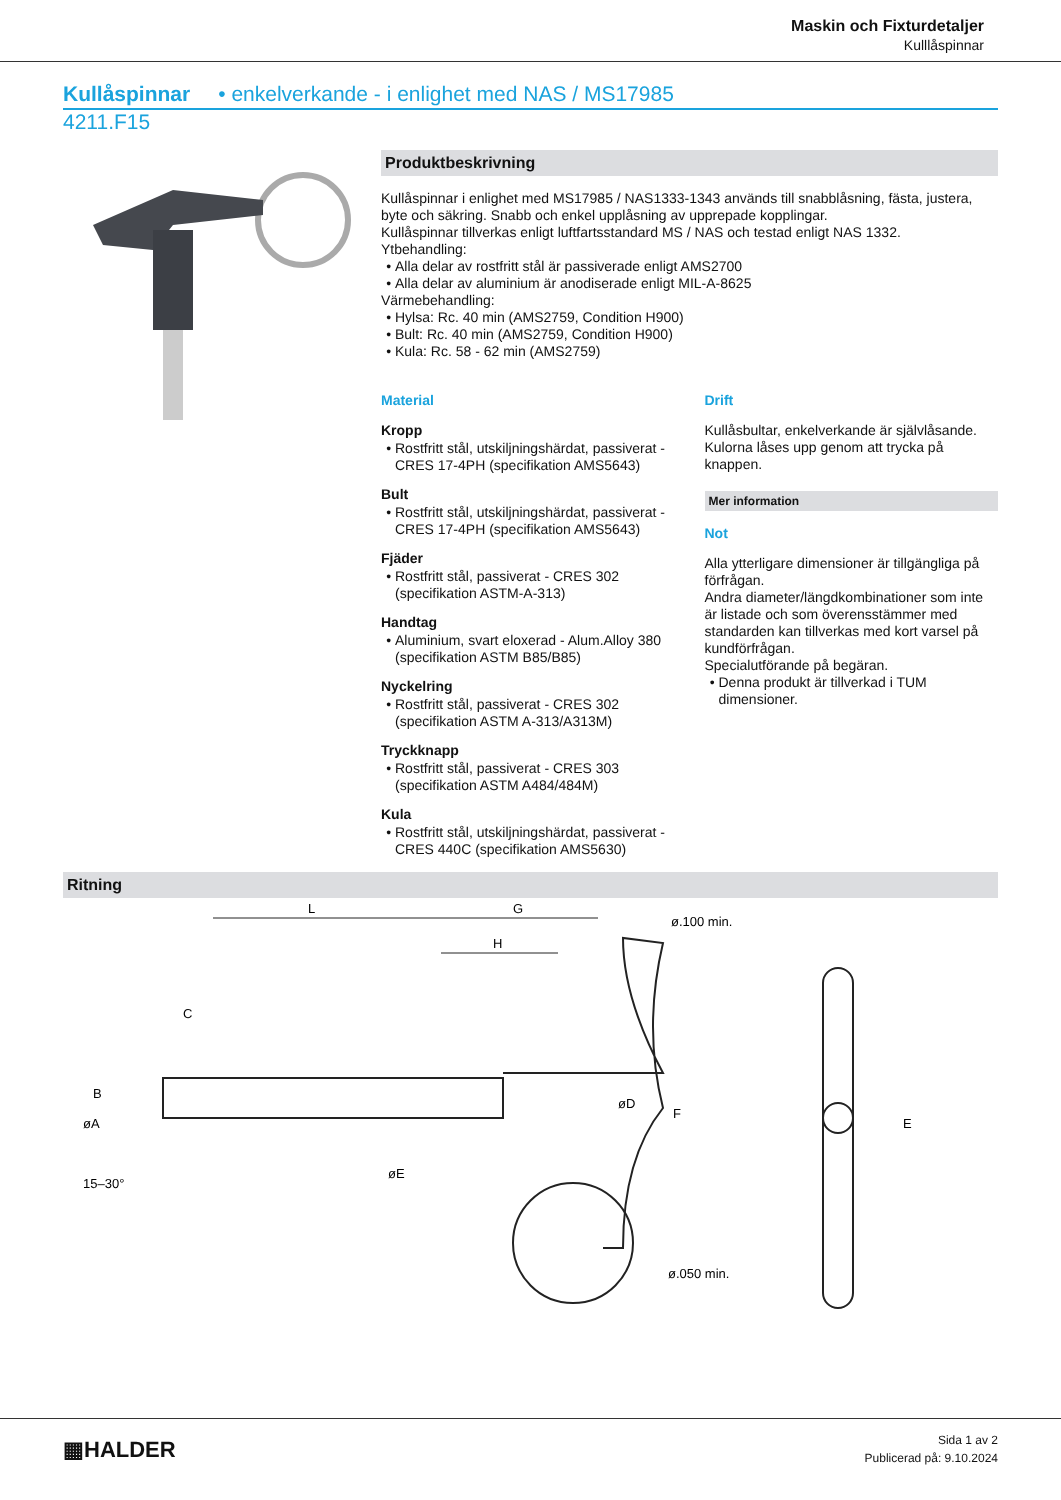Maskin och Fixturdetaljer
Kulllåspinnar
Kullåspinnar • enkelverkande - i enlighet med NAS / MS17985
4211.F15
Produktbeskrivning
Kullåspinnar i enlighet med MS17985 / NAS1333-1343 används till snabblåsning, fästa, justera, byte och säkring. Snabb och enkel upplåsning av upprepade kopplingar.
Kullåspinnar tillverkas enligt luftfartsstandard MS / NAS och testad enligt NAS 1332.
Ytbehandling:
Alla delar av rostfritt stål är passiverade enligt AMS2700
Alla delar av aluminium är anodiserade enligt MIL-A-8625
Värmebehandling:
Hylsa: Rc. 40 min (AMS2759, Condition H900)
Bult: Rc. 40 min (AMS2759, Condition H900)
Kula: Rc. 58 - 62 min (AMS2759)
Material
Kropp
Rostfritt stål, utskiljningshärdat, passiverat - CRES 17-4PH (specifikation AMS5643)
Bult
Rostfritt stål, utskiljningshärdat, passiverat - CRES 17-4PH (specifikation AMS5643)
Fjäder
Rostfritt stål, passiverat - CRES 302 (specifikation ASTM-A-313)
Handtag
Aluminium, svart eloxerad - Alum.Alloy 380 (specifikation ASTM B85/B85)
Nyckelring
Rostfritt stål, passiverat - CRES 302 (specifikation ASTM A-313/A313M)
Tryckknapp
Rostfritt stål, passiverat - CRES 303 (specifikation ASTM A484/484M)
Kula
Rostfritt stål, utskiljningshärdat, passiverat - CRES 440C (specifikation AMS5630)
Drift
Kullåsbultar, enkelverkande är självlåsande. Kulorna låses upp genom att trycka på knappen.
Mer information
Not
Alla ytterligare dimensioner är tillgängliga på förfrågan.
Andra diameter/längdkombinationer som inte är listade och som överensstämmer med standarden kan tillverkas med kort varsel på kundförfrågan.
Specialutförande på begäran.
Denna produkt är tillverkad i TUM dimensioner.
Ritning
L
G
H
C
B
øA
15–30°
øE
øD
ø.100 min.
F
E
ø.050 min.
▦HALDER
Sida 1 av 2
Publicerad på: 9.10.2024